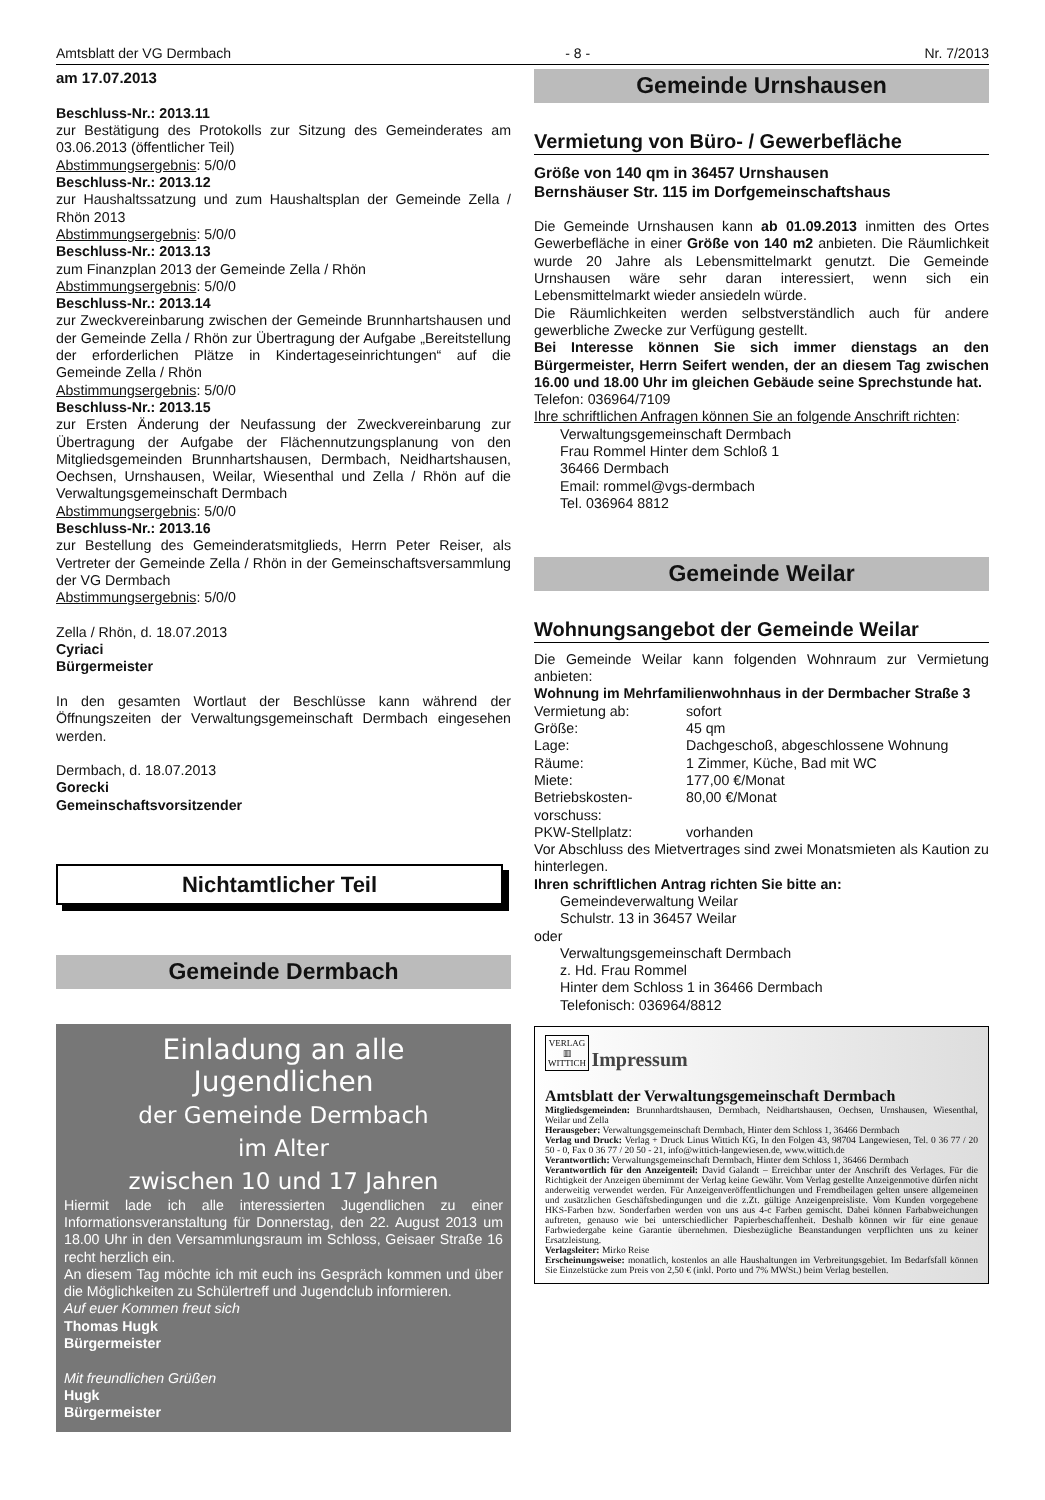Amtsblatt der VG Dermbach - 8 - Nr. 7/2013
am 17.07.2013
Beschluss-Nr.: 2013.11
zur Bestätigung des Protokolls zur Sitzung des Gemeinderates am 03.06.2013 (öffentlicher Teil)
Abstimmungsergebnis: 5/0/0
Beschluss-Nr.: 2013.12
zur Haushaltssatzung und zum Haushaltsplan der Gemeinde Zella / Rhön 2013
Abstimmungsergebnis: 5/0/0
Beschluss-Nr.: 2013.13
zum Finanzplan 2013 der Gemeinde Zella / Rhön
Abstimmungsergebnis: 5/0/0
Beschluss-Nr.: 2013.14
zur Zweckvereinbarung zwischen der Gemeinde Brunnhartshausen und der Gemeinde Zella / Rhön zur Übertragung der Aufgabe „Bereitstellung der erforderlichen Plätze in Kindertageseinrichtungen“ auf die Gemeinde Zella / Rhön
Abstimmungsergebnis: 5/0/0
Beschluss-Nr.: 2013.15
zur Ersten Änderung der Neufassung der Zweckvereinbarung zur Übertragung der Aufgabe der Flächennutzungsplanung von den Mitgliedsgemeinden Brunnhartshausen, Dermbach, Neidhartshausen, Oechsen, Urnshausen, Weilar, Wiesenthal und Zella / Rhön auf die Verwaltungsgemeinschaft Dermbach
Abstimmungsergebnis: 5/0/0
Beschluss-Nr.: 2013.16
zur Bestellung des Gemeinderatsmitglieds, Herrn Peter Reiser, als Vertreter der Gemeinde Zella / Rhön in der Gemeinschaftsversammlung der VG Dermbach
Abstimmungsergebnis: 5/0/0
Zella / Rhön, d. 18.07.2013
Cyriaci
Bürgermeister
In den gesamten Wortlaut der Beschlüsse kann während der Öffnungszeiten der Verwaltungsgemeinschaft Dermbach eingesehen werden.
Dermbach, d. 18.07.2013
Gorecki
Gemeinschaftsvorsitzender
Nichtamtlicher Teil
Gemeinde Dermbach
Einladung an alle
Jugendlichen
der Gemeinde Dermbach
im Alter
zwischen 10 und 17 Jahren
Hiermit lade ich alle interessierten Jugendlichen zu einer Informationsveranstaltung für Donnerstag, den 22. August 2013 um 18.00 Uhr in den Versammlungsraum im Schloss, Geisaer Straße 16 recht herzlich ein.
An diesem Tag möchte ich mit euch ins Gespräch kommen und über die Möglichkeiten zu Schülertreff und Jugendclub informieren.
Auf euer Kommen freut sich
Thomas Hugk
Bürgermeister
Mit freundlichen Grüßen
Hugk
Bürgermeister
Gemeinde Urnshausen
Vermietung von Büro- / Gewerbefläche
Größe von 140 qm in 36457 Urnshausen
Bernshäuser Str. 115 im Dorfgemeinschaftshaus
Die Gemeinde Urnshausen kann ab 01.09.2013 inmitten des Ortes Gewerbefläche in einer Größe von 140 m2 anbieten. Die Räumlichkeit wurde 20 Jahre als Lebensmittelmarkt genutzt. Die Gemeinde Urnshausen wäre sehr daran interessiert, wenn sich ein Lebensmittelmarkt wieder ansiedeln würde.
Die Räumlichkeiten werden selbstverständlich auch für andere gewerbliche Zwecke zur Verfügung gestellt.
Bei Interesse können Sie sich immer dienstags an den Bürgermeister, Herrn Seifert wenden, der an diesem Tag zwischen 16.00 und 18.00 Uhr im gleichen Gebäude seine Sprechstunde hat.
Telefon: 036964/7109
Ihre schriftlichen Anfragen können Sie an folgende Anschrift richten:
Verwaltungsgemeinschaft Dermbach
Frau Rommel Hinter dem Schloß 1
36466 Dermbach
Email: rommel@vgs-dermbach
Tel. 036964 8812
Gemeinde Weilar
Wohnungsangebot der Gemeinde Weilar
Die Gemeinde Weilar kann folgenden Wohnraum zur Vermietung anbieten:
Wohnung im Mehrfamilienwohnhaus in der Dermbacher Straße 3
| Vermietung ab: | sofort |
| Größe: | 45 qm |
| Lage: | Dachgeschoß, abgeschlossene Wohnung |
| Räume: | 1 Zimmer, Küche, Bad mit WC |
| Miete: | 177,00 €/Monat |
| Betriebskosten- vorschuss: | 80,00 €/Monat |
| PKW-Stellplatz: | vorhanden |
Vor Abschluss des Mietvertrages sind zwei Monatsmieten als Kaution zu hinterlegen.
Ihren schriftlichen Antrag richten Sie bitte an:
Gemeindeverwaltung Weilar
Schulstr. 13 in 36457 Weilar
oder
Verwaltungsgemeinschaft Dermbach
z. Hd. Frau Rommel
Hinter dem Schloss 1 in 36466 Dermbach
Telefonisch: 036964/8812
VERLAG
▥
WITTICH
Impressum
Amtsblatt der Verwaltungsgemeinschaft Dermbach
Mitgliedsgemeinden: Brunnhardtshausen, Dermbach, Neidhartshausen, Oechsen, Urnshausen, Wiesenthal, Weilar und Zella
Herausgeber: Verwaltungsgemeinschaft Dermbach, Hinter dem Schloss 1, 36466 Dermbach
Verlag und Druck: Verlag + Druck Linus Wittich KG, In den Folgen 43, 98704 Langewiesen, Tel. 0 36 77 / 20 50 - 0, Fax 0 36 77 / 20 50 - 21, info@wittich-langewiesen.de, www.wittich.de
Verantwortlich: Verwaltungsgemeinschaft Dermbach, Hinter dem Schloss 1, 36466 Dermbach
Verantwortlich für den Anzeigenteil: David Galandt – Erreichbar unter der Anschrift des Verlages. Für die Richtigkeit der Anzeigen übernimmt der Verlag keine Gewähr. Vom Verlag gestellte Anzeigenmotive dürfen nicht anderweitig verwendet werden. Für Anzeigenveröffentlichungen und Fremdbeilagen gelten unsere allgemeinen und zusätzlichen Geschäftsbedingungen und die z.Zt. gültige Anzeigenpreisliste. Vom Kunden vorgegebene HKS-Farben bzw. Sonderfarben werden von uns aus 4-c Farben gemischt. Dabei können Farbabweichungen auftreten, genauso wie bei unterschiedlicher Papierbeschaffenheit. Deshalb können wir für eine genaue Farbwiedergabe keine Garantie übernehmen. Diesbezügliche Beanstandungen verpflichten uns zu keiner Ersatzleistung.
Verlagsleiter: Mirko Reise
Erscheinungsweise: monatlich, kostenlos an alle Haushaltungen im Verbreitungsgebiet. Im Bedarfsfall können Sie Einzelstücke zum Preis von 2,50 € (inkl. Porto und 7% MWSt.) beim Verlag bestellen.